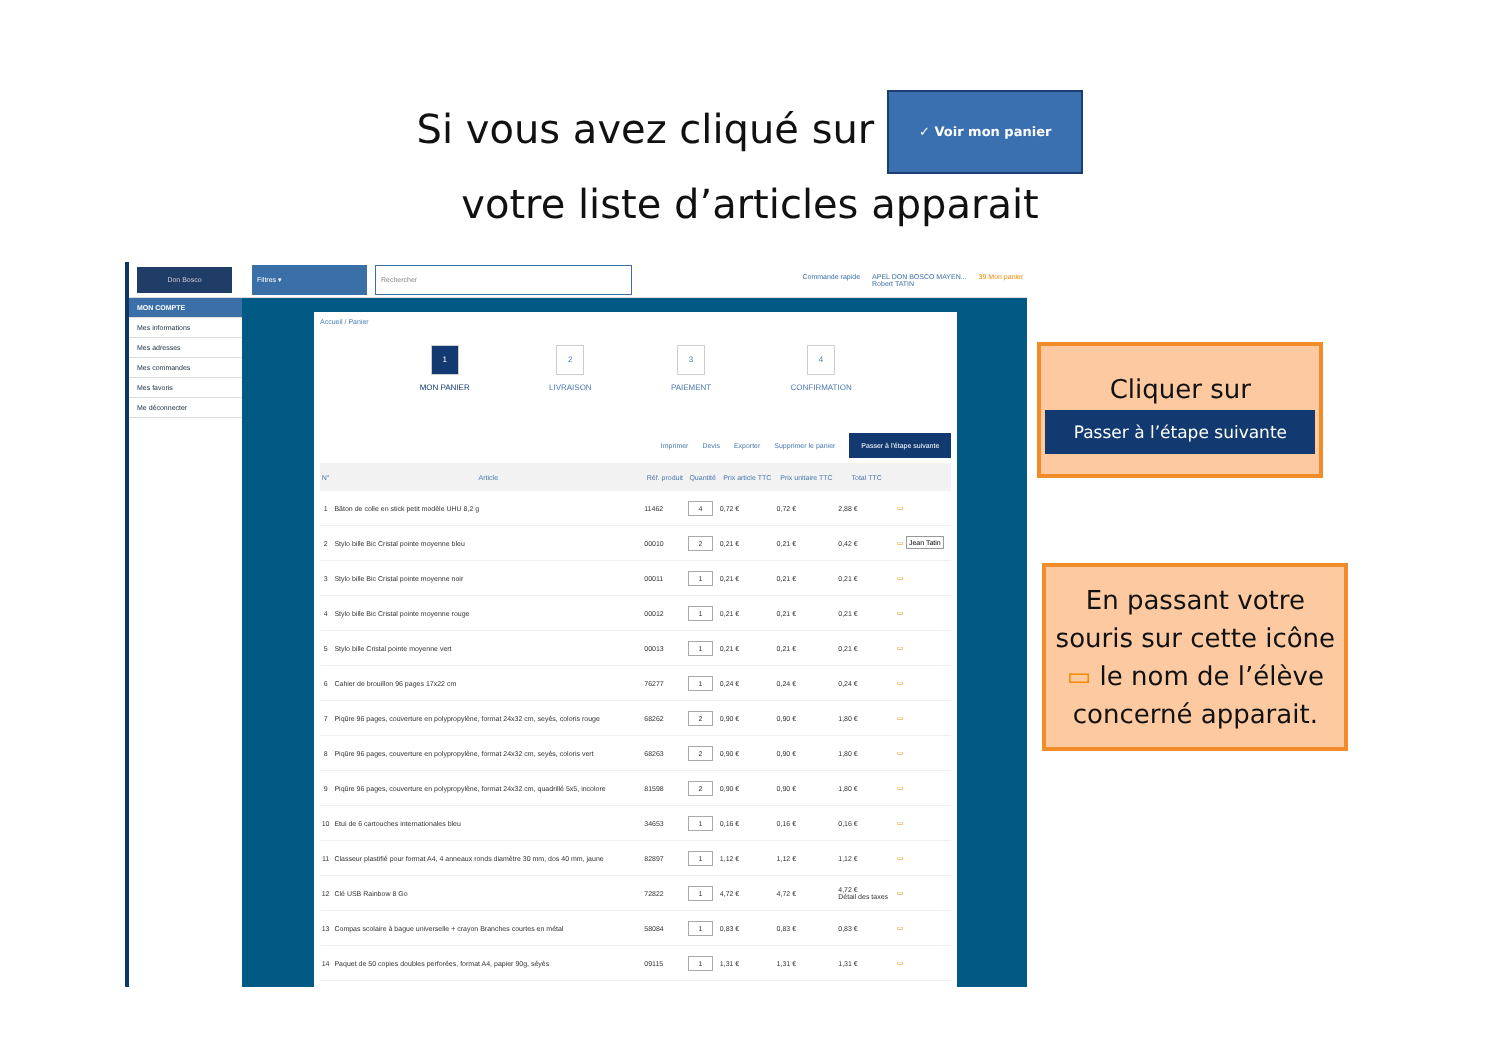Si vous avez cliqué sur ✓ Voir mon panier
votre liste d’articles apparait
Don Bosco
Filtres ▾
Rechercher
Commande rapide APEL DON BOSCO MAYEN...
Robert TATIN 39 Mon panier
MON COMPTE
Mes informations
Mes adresses
Mes commandes
Mes favoris
Me déconnecter
Accueil / Panier
1
MON PANIER
2
LIVRAISON
3
PAIEMENT
4
CONFIRMATION
Imprimer Devis Exporter Supprimer le panier Passer à l'étape suivante
| N° | | Article | Réf. produit | Quantité | Prix article TTC | Prix unitaire TTC | Total TTC | |
| --- | --- | --- | --- | --- | --- | --- | --- | --- |
| 1 | | Bâton de colle en stick petit modèle UHU 8,2 g | 11462 | 4 | 0,72 € | 0,72 € | 2,88 € | ▭ |
| 2 | | Stylo bille Bic Cristal pointe moyenne bleu | 00010 | 2 | 0,21 € | 0,21 € | 0,42 € | ▭ Jean Tatin |
| 3 | | Stylo bille Bic Cristal pointe moyenne noir | 00011 | 1 | 0,21 € | 0,21 € | 0,21 € | ▭ |
| 4 | | Stylo bille Bic Cristal pointe moyenne rouge | 00012 | 1 | 0,21 € | 0,21 € | 0,21 € | ▭ |
| 5 | | Stylo bille Cristal pointe moyenne vert | 00013 | 1 | 0,21 € | 0,21 € | 0,21 € | ▭ |
| 6 | | Cahier de brouillon 96 pages 17x22 cm | 76277 | 1 | 0,24 € | 0,24 € | 0,24 € | ▭ |
| 7 | | Piqûre 96 pages, couverture en polypropylène, format 24x32 cm, seyès, coloris rouge | 68262 | 2 | 0,90 € | 0,90 € | 1,80 € | ▭ |
| 8 | | Piqûre 96 pages, couverture en polypropylène, format 24x32 cm, seyès, coloris vert | 68263 | 2 | 0,90 € | 0,90 € | 1,80 € | ▭ |
| 9 | | Piqûre 96 pages, couverture en polypropylène, format 24x32 cm, quadrillé 5x5, incolore | 81598 | 2 | 0,90 € | 0,90 € | 1,80 € | ▭ |
| 10 | | Etui de 6 cartouches internationales bleu | 34653 | 1 | 0,16 € | 0,16 € | 0,16 € | ▭ |
| 11 | | Classeur plastifié pour format A4, 4 anneaux ronds diamètre 30 mm, dos 40 mm, jaune | 82897 | 1 | 1,12 € | 1,12 € | 1,12 € | ▭ |
| 12 | | Clé USB Rainbow 8 Go | 72822 | 1 | 4,72 € | 4,72 € | 4,72 € Détail des taxes | ▭ |
| 13 | | Compas scolaire à bague universelle + crayon Branches courtes en métal | 58084 | 1 | 0,83 € | 0,83 € | 0,83 € | ▭ |
| 14 | | Paquet de 50 copies doubles perforées, format A4, papier 90g, séyès | 09115 | 1 | 1,31 € | 1,31 € | 1,31 € | ▭ |
Cliquer sur
Passer à l’étape suivante
En passant votre souris sur cette icône ▭ le nom de l’élève concerné apparait.